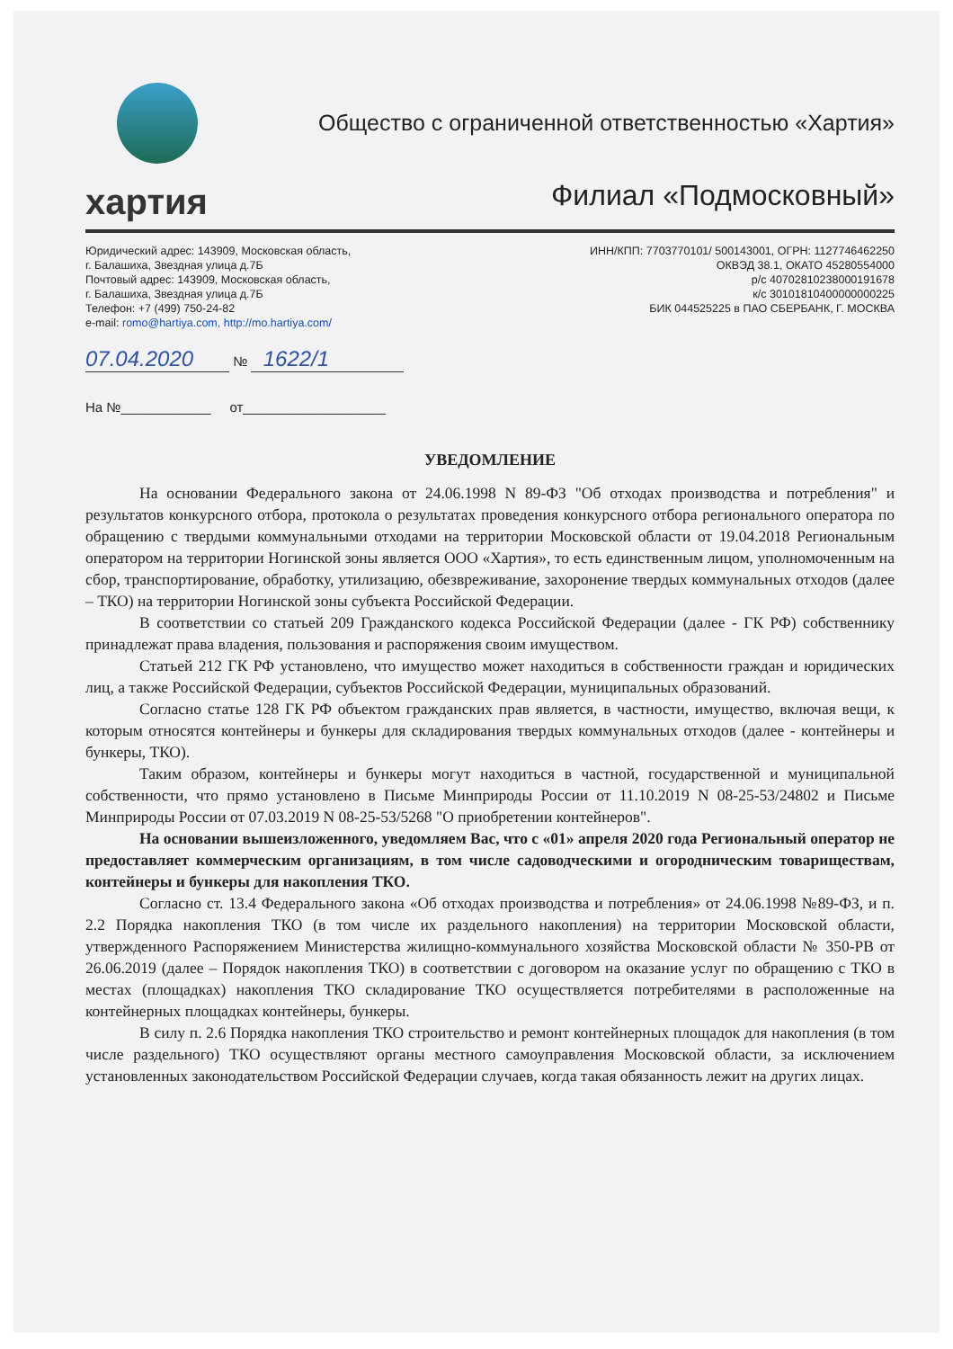хартия
Общество с ограниченной ответственностью «Хартия»
Филиал «Подмосковный»
Юридический адрес: 143909, Московская область,
г. Балашиха, Звездная улица д.7Б
Почтовый адрес: 143909, Московская область,
г. Балашиха, Звездная улица д.7Б
Телефон: +7 (499) 750-24-82
e-mail: romo@hartiya.com, http://mo.hartiya.com/
ИНН/КПП: 7703770101/ 500143001, ОГРН: 1127746462250
ОКВЭД 38.1, ОКАТО 45280554000
р/с 40702810238000191678
к/с 30101810400000000225
БИК 044525225 в ПАО СБЕРБАНК, Г. МОСКВА
07.04.2020 № 1622/1
На №____________ от___________________
УВЕДОМЛЕНИЕ
На основании Федерального закона от 24.06.1998 N 89-ФЗ "Об отходах производства и потребления" и результатов конкурсного отбора, протокола о результатах проведения конкурсного отбора регионального оператора по обращению с твердыми коммунальными отходами на территории Московской области от 19.04.2018 Региональным оператором на территории Ногинской зоны является ООО «Хартия», то есть единственным лицом, уполномоченным на сбор, транспортирование, обработку, утилизацию, обезвреживание, захоронение твердых коммунальных отходов (далее – ТКО) на территории Ногинской зоны субъекта Российской Федерации.
В соответствии со статьей 209 Гражданского кодекса Российской Федерации (далее - ГК РФ) собственнику принадлежат права владения, пользования и распоряжения своим имуществом.
Статьей 212 ГК РФ установлено, что имущество может находиться в собственности граждан и юридических лиц, а также Российской Федерации, субъектов Российской Федерации, муниципальных образований.
Согласно статье 128 ГК РФ объектом гражданских прав является, в частности, имущество, включая вещи, к которым относятся контейнеры и бункеры для складирования твердых коммунальных отходов (далее - контейнеры и бункеры, ТКО).
Таким образом, контейнеры и бункеры могут находиться в частной, государственной и муниципальной собственности, что прямо установлено в Письме Минприроды России от 11.10.2019 N 08-25-53/24802 и Письме Минприроды России от 07.03.2019 N 08-25-53/5268 "О приобретении контейнеров".
На основании вышеизложенного, уведомляем Вас, что с «01» апреля 2020 года Региональный оператор не предоставляет коммерческим организациям, в том числе садоводческими и огородническим товариществам, контейнеры и бункеры для накопления ТКО.
Согласно ст. 13.4 Федерального закона «Об отходах производства и потребления» от 24.06.1998 №89-ФЗ, и п. 2.2 Порядка накопления ТКО (в том числе их раздельного накопления) на территории Московской области, утвержденного Распоряжением Министерства жилищно-коммунального хозяйства Московской области № 350-РВ от 26.06.2019 (далее – Порядок накопления ТКО) в соответствии с договором на оказание услуг по обращению с ТКО в местах (площадках) накопления ТКО складирование ТКО осуществляется потребителями в расположенные на контейнерных площадках контейнеры, бункеры.
В силу п. 2.6 Порядка накопления ТКО строительство и ремонт контейнерных площадок для накопления (в том числе раздельного) ТКО осуществляют органы местного самоуправления Московской области, за исключением установленных законодательством Российской Федерации случаев, когда такая обязанность лежит на других лицах.